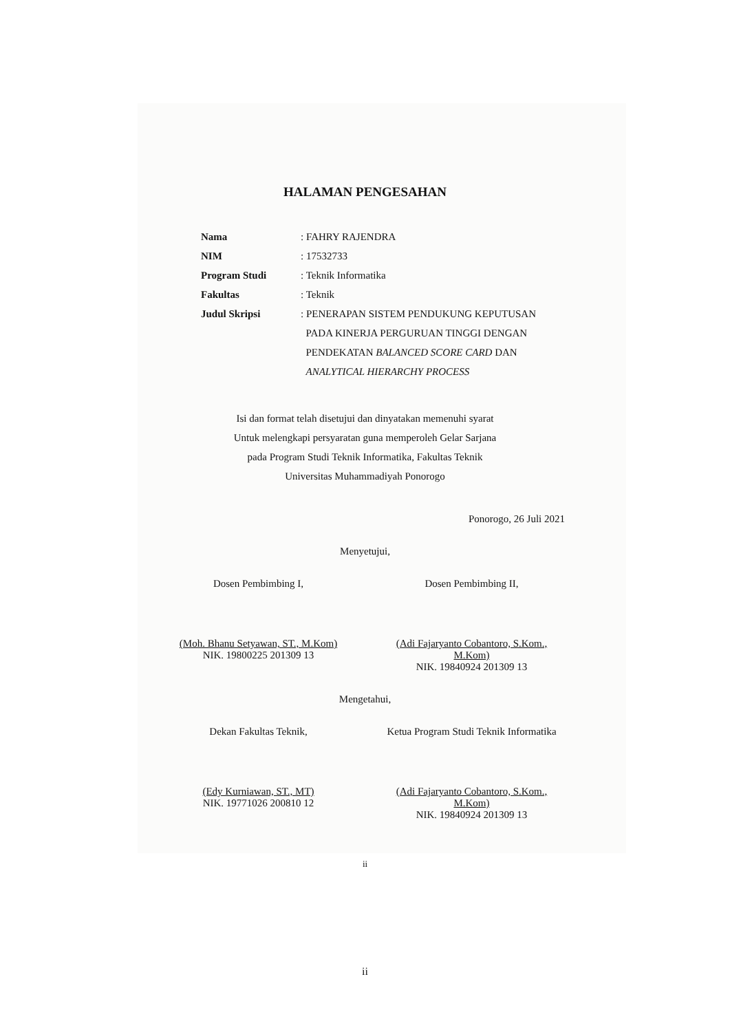HALAMAN PENGESAHAN
Nama : FAHRY RAJENDRA
NIM : 17532733
Program Studi : Teknik Informatika
Fakultas : Teknik
Judul Skripsi : PENERAPAN SISTEM PENDUKUNG KEPUTUSAN
PADA KINERJA PERGURUAN TINGGI DENGAN
PENDEKATAN BALANCED SCORE CARD DAN
ANALYTICAL HIERARCHY PROCESS
Isi dan format telah disetujui dan dinyatakan memenuhi syarat
Untuk melengkapi persyaratan guna memperoleh Gelar Sarjana
pada Program Studi Teknik Informatika, Fakultas Teknik
Universitas Muhammadiyah Ponorogo
Ponorogo, 26 Juli 2021
Menyetujui,
Dosen Pembimbing I,
(Moh. Bhanu Setyawan, ST., M.Kom)
NIK. 19800225 201309 13
Dosen Pembimbing II,
(Adi Fajaryanto Cobantoro, S.Kom., M.Kom)
NIK. 19840924 201309 13
Mengetahui,
Dekan Fakultas Teknik,
(Edy Kurniawan, ST., MT)
NIK. 19771026 200810 12
Ketua Program Studi Teknik Informatika
(Adi Fajaryanto Cobantoro, S.Kom., M.Kom)
NIK. 19840924 201309 13
ii
ii